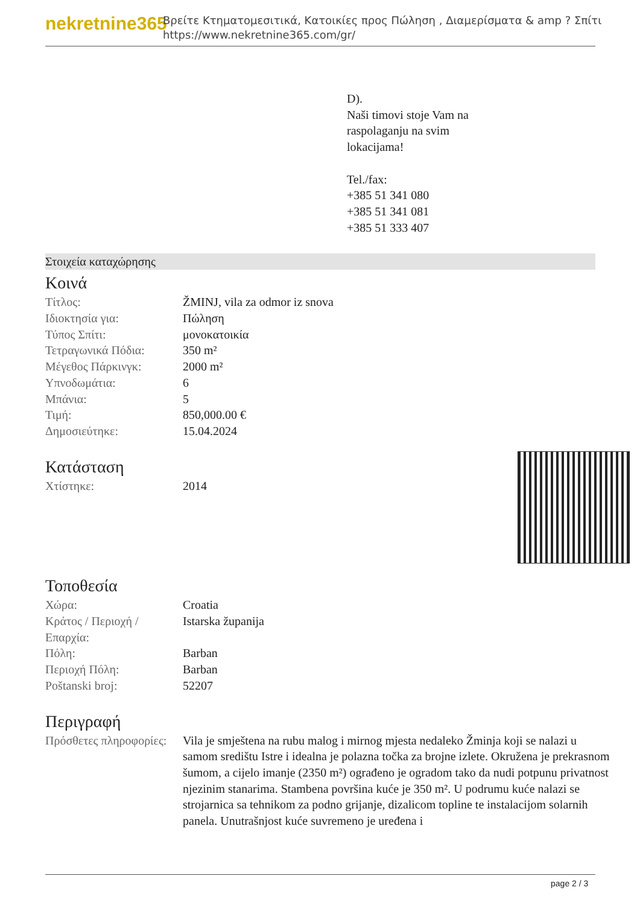nekretnine365
Βρείτε Κτηματομεσιτικά, Κατοικίες προς Πώληση , Διαμερίσματα & amp ? Σπίτι
https://www.nekretnine365.com/gr/
D).
Naši timovi stoje Vam na
raspolaganju na svim
lokacijama!
Tel./fax:
+385 51 341 080
+385 51 341 081
+385 51 333 407
Στοιχεία καταχώρησης
Κοινά
| Τίτλος: | ŽMINJ, vila za odmor iz snova |
| Ιδιοκτησία για: | Πώληση |
| Τύπος Σπίτι: | μονοκατοικία |
| Τετραγωνικά Πόδια: | 350 m² |
| Μέγεθος Πάρκινγκ: | 2000 m² |
| Υπνοδωμάτια: | 6 |
| Μπάνια: | 5 |
| Τιμή: | 850,000.00 € |
| Δημοσιεύτηκε: | 15.04.2024 |
Κατάσταση
| Χτίστηκε: | 2014 |
Τοποθεσία
| Χώρα: | Croatia |
| Κράτος / Περιοχή / Επαρχία: | Istarska županija |
| Πόλη: | Barban |
| Περιοχή Πόλη: | Barban |
| Poštanski broj: | 52207 |
Περιγραφή
| Πρόσθετες πληροφορίες: | Vila je smještena na rubu malog i mirnog mjesta nedaleko Žminja koji se nalazi u samom središtu Istre i idealna je polazna točka za brojne izlete. Okružena je prekrasnom šumom, a cijelo imanje (2350 m²) ograđeno je ogradom tako da nudi potpunu privatnost njezinim stanarima. Stambena površina kuće je 350 m². U podrumu kuće nalazi se strojarnica sa tehnikom za podno grijanje, dizalicom topline te instalacijom solarnih panela. Unutrašnjost kuće suvremeno je uređena i |
page 2 / 3